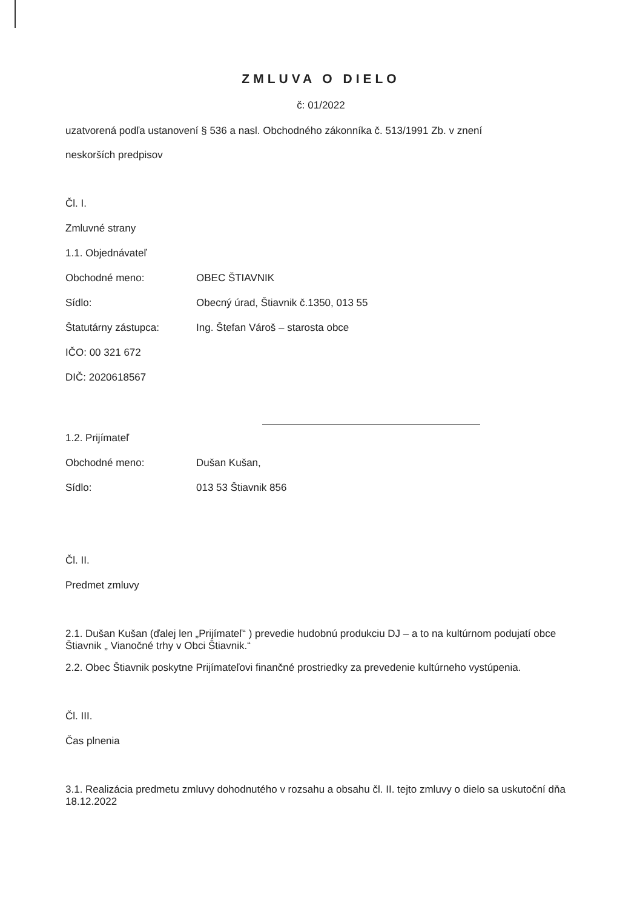ZMLUVA O DIELO
č: 01/2022
uzatvorená podľa ustanovení § 536 a nasl. Obchodného zákonníka č. 513/1991 Zb. v znení
neskorších predpisov
Čl. I.
Zmluvné strany
1.1. Objednávateľ
Obchodné meno: OBEC ŠTIAVNIK
Sídlo: Obecný úrad, Štiavnik č.1350, 013 55
Štatutárny zástupca: Ing. Štefan Vároš – starosta obce
IČO: 00 321 672
DIČ: 2020618567
1.2. Prijímateľ
Obchodné meno: Dušan Kušan,
Sídlo: 013 53 Štiavnik 856
Čl. II.
Predmet zmluvy
2.1. Dušan Kušan (ďalej len „Prijímateľ“ ) prevedie hudobnú produkciu DJ – a to na kultúrnom podujatí obce Štiavnik „ Vianočné trhy v Obci Štiavnik.“
2.2. Obec Štiavnik poskytne Prijímateľovi finančné prostriedky za prevedenie kultúrneho vystúpenia.
Čl. III.
Čas plnenia
3.1. Realizácia predmetu zmluvy dohodnutého v rozsahu a obsahu čl. II. tejto zmluvy o dielo sa uskutoční dňa 18.12.2022